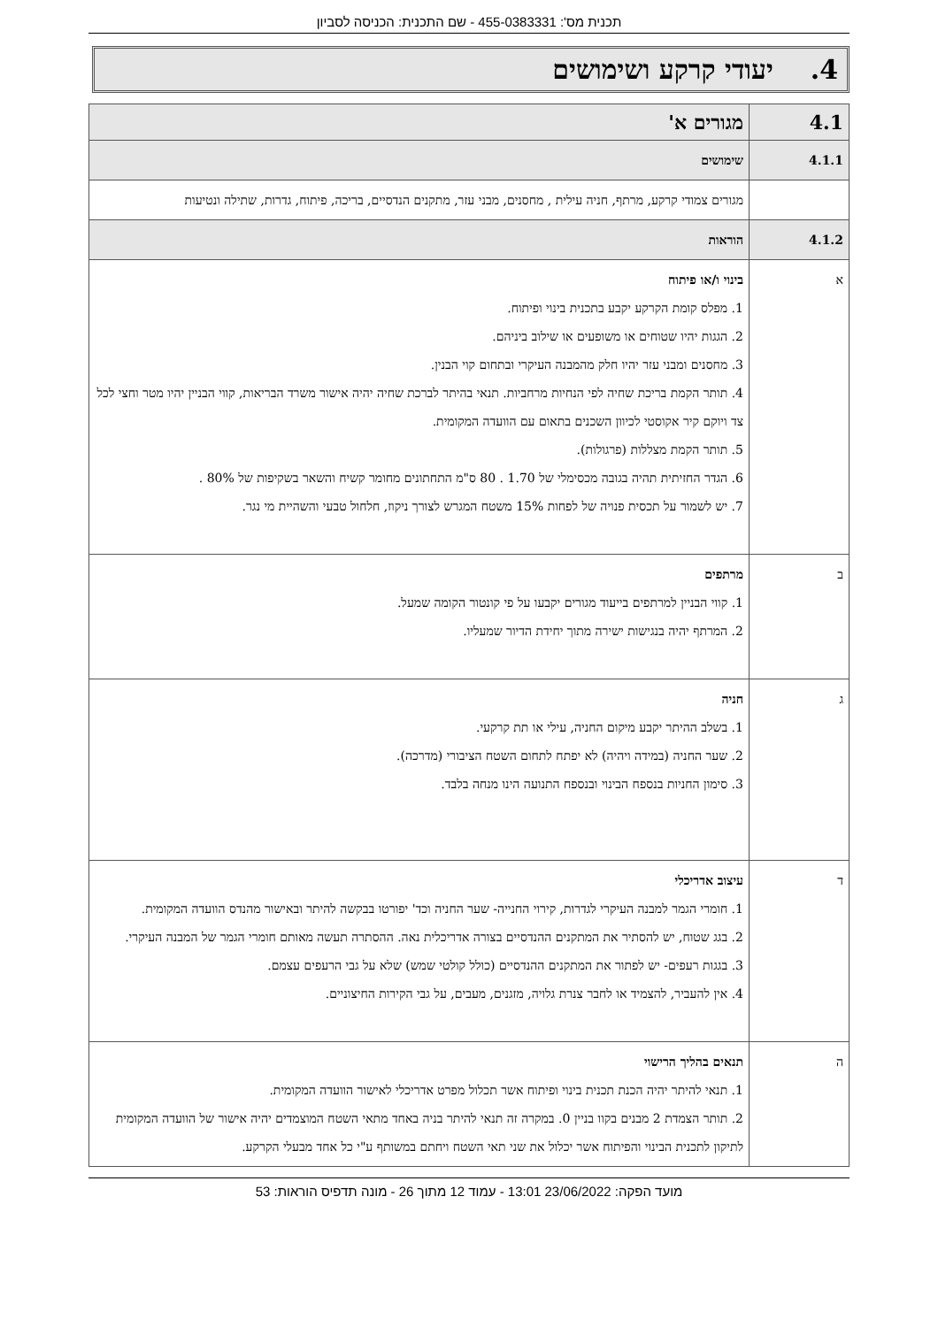תכנית מס': 455-0383331 - שם התכנית: הכניסה לסביון
4. יעודי קרקע ושימושים
| 4.1 | מגורים א' |
| 4.1.1 | שימושים |
| | מגורים צמודי קרקע, מרתף, חניה עילית , מחסנים, מבני עזר, מתקנים הנדסיים, בריכה, פיתוח, גדרות, שתילה ונטיעות |
| 4.1.2 | הוראות |
| א | בינוי ו/או פיתוח 1. מפלס קומת הקרקע יקבע בתכנית בינוי ופיתוח. 2. הגגות יהיו שטוחים או משופעים או שילוב ביניהם. 3. מחסנים ומבני עזר יהיו חלק מהמבנה העיקרי ובתחום קוי הבנין. 4. תותר הקמת בריכת שחיה לפי הנחיות מרחביות. תנאי בהיתר לברכת שחיה יהיה אישור משרד הבריאות, קווי הבניין יהיו מטר וחצי לכל צד ויוקם קיר אקוסטי לכיוון השכנים בתאום עם הוועדה המקומית. 5. תותר הקמת מצללות (פרגולות). 6. הגדר החזיתית תהיה בגובה מכסימלי של 1.70 . 80 ס"מ התחתונים מחומר קשיח והשאר בשקיפות של 80% . 7. יש לשמור על תכסית פנויה של לפחות 15% משטח המגרש לצורך ניקוז, חלחול טבעי והשהיית מי נגר. |
| ב | מרתפים 1. קווי הבניין למרתפים בייעוד מגורים יקבעו על פי קונטור הקומה שמעל. 2. המרתף יהיה בנגישות ישירה מתוך יחידת הדיור שמעליו. |
| ג | חניה 1. בשלב ההיתר יקבע מיקום החניה, עילי או תת קרקעי. 2. שער החניה (במידה ויהיה) לא יפתח לתחום השטח הציבורי (מדרכה). 3. סימון החניות בנספח הבינוי ובנספח התנועה הינו מנחה בלבד. |
| ד | עיצוב אדריכלי 1. חומרי הגמר למבנה העיקרי לגדרות, קירוי החנייה- שער החניה וכד' יפורטו בבקשה להיתר ובאישור מהנדס הוועדה המקומית. 2. בגג שטוח, יש להסתיר את המתקנים ההנדסיים בצורה אדריכלית נאה. ההסתרה תעשה מאותם חומרי הגמר של המבנה העיקרי. 3. בגגות רעפים- יש לפתור את המתקנים ההנדסיים (כולל קולטי שמש) שלא על גבי הרעפים עצמם. 4. אין להעביר, להצמיד או לחבר צנרת גלויה, מזגנים, מעבים, על גבי הקירות החיצוניים. |
| ה | תנאים בהליך הרישוי 1. תנאי להיתר יהיה הכנת תכנית בינוי ופיתוח אשר תכלול מפרט אדריכלי לאישור הוועדה המקומית. 2. תותר הצמדת 2 מבנים בקוו בניין 0. במקרה זה תנאי להיתר בניה באחד מתאי השטח המוצמדים יהיה אישור של הוועדה המקומית לתיקון לתכנית הבינוי והפיתוח אשר יכלול את שני תאי השטח ויחתם במשותף ע"י כל אחד מבעלי הקרקע. |
מועד הפקה: 23/06/2022 13:01 - עמוד 12 מתוך 26 - מונה תדפיס הוראות: 53